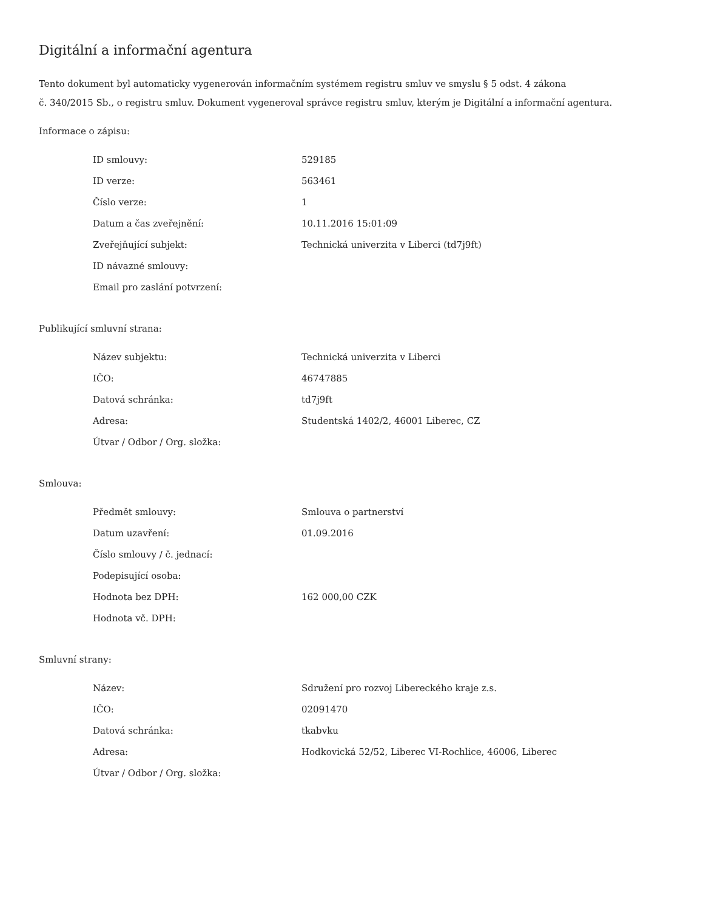Digitální a informační agentura
Tento dokument byl automaticky vygenerován informačním systémem registru smluv ve smyslu § 5 odst. 4 zákona
č. 340/2015 Sb., o registru smluv. Dokument vygeneroval správce registru smluv, kterým je Digitální a informační agentura.
Informace o zápisu:
| ID smlouvy: | 529185 |
| ID verze: | 563461 |
| Číslo verze: | 1 |
| Datum a čas zveřejnění: | 10.11.2016 15:01:09 |
| Zveřejňující subjekt: | Technická univerzita v Liberci (td7j9ft) |
| ID návazné smlouvy: | |
| Email pro zaslání potvrzení: | |
Publikující smluvní strana:
| Název subjektu: | Technická univerzita v Liberci |
| IČO: | 46747885 |
| Datová schránka: | td7j9ft |
| Adresa: | Studentská 1402/2, 46001 Liberec, CZ |
| Útvar / Odbor / Org. složka: | |
Smlouva:
| Předmět smlouvy: | Smlouva o partnerství |
| Datum uzavření: | 01.09.2016 |
| Číslo smlouvy / č. jednací: | |
| Podepisující osoba: | |
| Hodnota bez DPH: | 162 000,00 CZK |
| Hodnota vč. DPH: | |
Smluvní strany:
| Název: | Sdružení pro rozvoj Libereckého kraje z.s. |
| IČO: | 02091470 |
| Datová schránka: | tkabvku |
| Adresa: | Hodkovická 52/52, Liberec VI-Rochlice, 46006, Liberec |
| Útvar / Odbor / Org. složka: | |